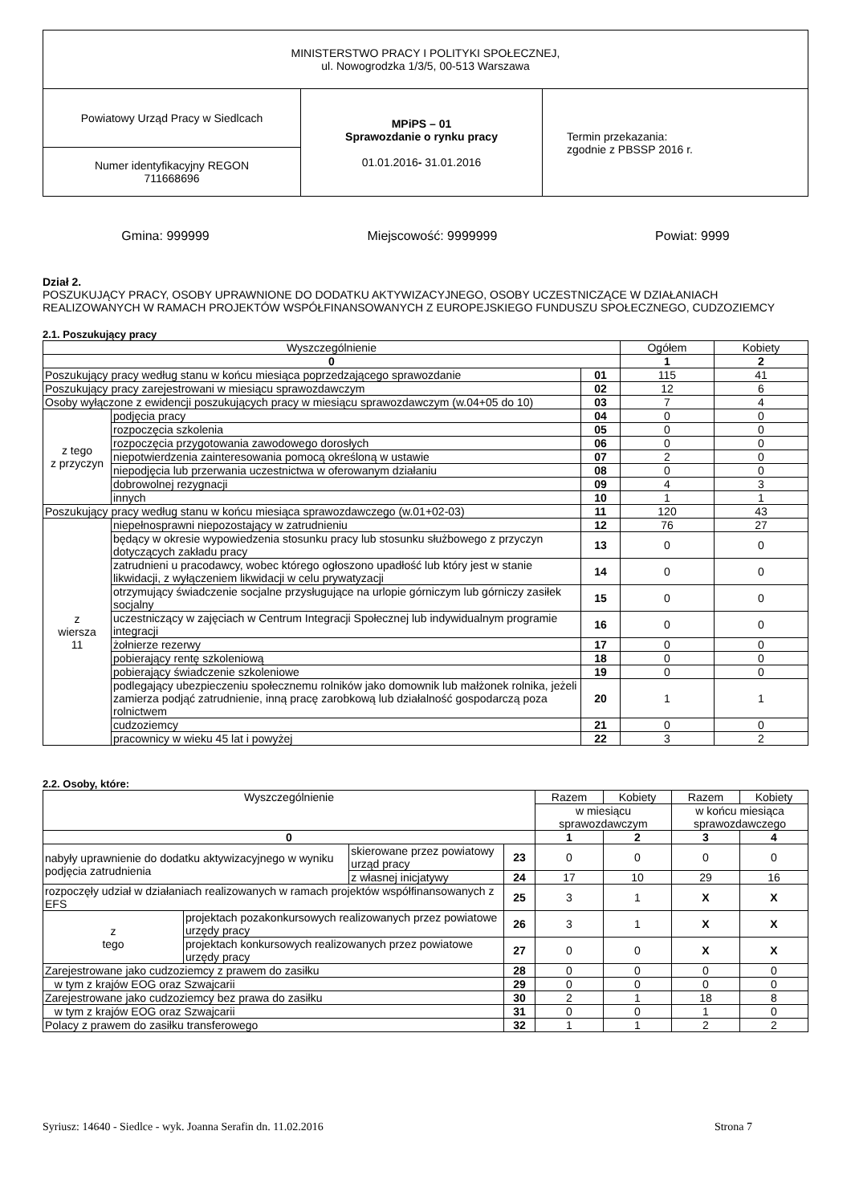| MINISTERSTWO PRACY I POLITYKI SPOŁECZNEJ, ul. Nowogrodzka 1/3/5, 00-513 Warszawa | | |
| Powiatowy Urząd Pracy w Siedlcach | MPiPS – 01 Sprawozdanie o rynku pracy 01.01.2016 - 31.01.2016 | Termin przekazania: zgodnie z PBSSP 2016 r. |
| Numer identyfikacyjny REGON 711668696 | | |
Gmina: 999999 Miejscowość: 9999999 Powiat: 9999
Dział 2.
POSZUKUJĄCY PRACY, OSOBY UPRAWNIONE DO DODATKU AKTYWIZACYJNEGO, OSOBY UCZESTNICZĄCE W DZIAŁANIACH REALIZOWANYCH W RAMACH PROJEKTÓW WSPÓŁFINANSOWANYCH Z EUROPEJSKIEGO FUNDUSZU SPOŁECZNEGO, CUDZOZIEMCY
2.1. Poszukujący pracy
| Wyszczególnienie | | | Ogółem | Kobiety |
| --- | --- | --- | --- | --- |
| 0 | | | 1 | 2 |
| Poszukujący pracy według stanu w końcu miesiąca poprzedzającego sprawozdanie | | 01 | 115 | 41 |
| Poszukujący pracy zarejestrowani w miesiącu sprawozdawczym | | 02 | 12 | 6 |
| Osoby wyłączone z ewidencji poszukujących pracy w miesiącu sprawozdawczym (w.04+05 do 10) | | 03 | 7 | 4 |
| z tego z przyczyn | podjęcia pracy | 04 | 0 | 0 |
| | rozpoczęcia szkolenia | 05 | 0 | 0 |
| | rozpoczęcia przygotowania zawodowego dorosłych | 06 | 0 | 0 |
| | niepotwierdzenia zainteresowania pomocą określoną w ustawie | 07 | 2 | 0 |
| | niepodjęcia lub przerwania uczestnictwa w oferowanym działaniu | 08 | 0 | 0 |
| | dobrowolnej rezygnacji | 09 | 4 | 3 |
| | innych | 10 | 1 | 1 |
| Poszukujący pracy według stanu w końcu miesiąca sprawozdawczego (w.01+02-03) | | 11 | 120 | 43 |
| z wiersza 11 | niepełnosprawni niepozostający w zatrudnieniu | 12 | 76 | 27 |
| | będący w okresie wypowiedzenia stosunku pracy lub stosunku służbowego z przyczyn dotyczących zakładu pracy | 13 | 0 | 0 |
| | zatrudnieni u pracodawcy, wobec którego ogłoszono upadłość lub który jest w stanie likwidacji, z wyłączeniem likwidacji w celu prywatyzacji | 14 | 0 | 0 |
| | otrzymujący świadczenie socjalne przysługujące na urlopie górniczym lub górniczy zasiłek socjalny | 15 | 0 | 0 |
| | uczestniczący w zajęciach w Centrum Integracji Społecznej lub indywidualnym programie integracji | 16 | 0 | 0 |
| | żołnierze rezerwy | 17 | 0 | 0 |
| | pobierający rentę szkoleniową | 18 | 0 | 0 |
| | pobierający świadczenie szkoleniowe | 19 | 0 | 0 |
| | podlegający ubezpieczeniu społecznemu rolników jako domownik lub małżonek rolnika, jeżeli zamierza podjąć zatrudnienie, inną pracę zarobkową lub działalność gospodarczą poza rolnictwem | 20 | 1 | 1 |
| | cudzoziemcy | 21 | 0 | 0 |
| | pracownicy w wieku 45 lat i powyżej | 22 | 3 | 2 |
2.2. Osoby, które:
| Wyszczególnienie | | | | Razem | Kobiety | Razem | Kobiety |
| --- | --- | --- | --- | --- | --- | --- | --- |
| | | | | w miesiącu sprawozdawczym | | w końcu miesiąca sprawozdawczego | |
| 0 | | | | 1 | 2 | 3 | 4 |
| nabyły uprawnienie do dodatku aktywizacyjnego w wyniku podjęcia zatrudnienia | | skierowane przez powiatowy urząd pracy | 23 | 0 | 0 | 0 | 0 |
| | | z własnej inicjatywy | 24 | 17 | 10 | 29 | 16 |
| rozpoczęły udział w działaniach realizowanych w ramach projektów współfinansowanych z EFS | | | 25 | 3 | 1 | X | X |
| z tego | projektach pozakonkursowych realizowanych przez powiatowe urzędy pracy | | 26 | 3 | 1 | X | X |
| | projektach konkursowych realizowanych przez powiatowe urzędy pracy | | 27 | 0 | 0 | X | X |
| Zarejestrowane jako cudzoziemcy z prawem do zasiłku | | | 28 | 0 | 0 | 0 | 0 |
| w tym z krajów EOG oraz Szwajcarii | | | 29 | 0 | 0 | 0 | 0 |
| Zarejestrowane jako cudzoziemcy bez prawa do zasiłku | | | 30 | 2 | 1 | 18 | 8 |
| w tym z krajów EOG oraz Szwajcarii | | | 31 | 0 | 0 | 1 | 0 |
| Polacy z prawem do zasiłku transferowego | | | 32 | 1 | 1 | 2 | 2 |
Syriusz: 14640 - Siedlce - wyk. Joanna Serafin dn. 11.02.2016 Strona 7